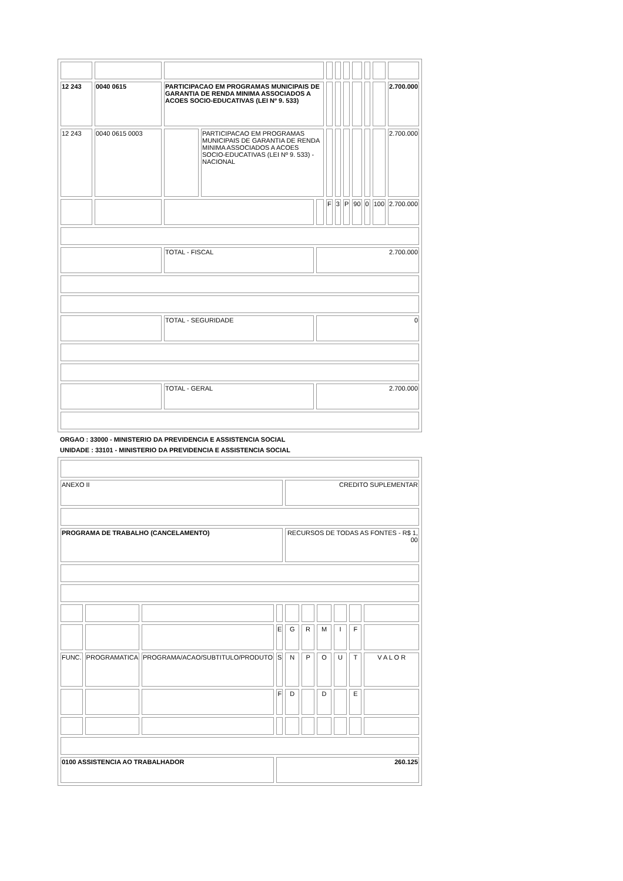| 12 243 | 0040 0615 | PARTICIPACAO EM PROGRAMAS MUNICIPAIS DE GARANTIA DE RENDA MINIMA ASSOCIADOS A ACOES SOCIO-EDUCATIVAS (LEI Nº 9. 533) | | | | | | | | | 2.700.000 |
| 12 243 | 0040 0615 0003 | | PARTICIPACAO EM PROGRAMAS MUNICIPAIS DE GARANTIA DE RENDA MINIMA ASSOCIADOS A ACOES SOCIO-EDUCATIVAS (LEI Nº 9. 533) - NACIONAL | | | | | | | | 2.700.000 |
| | | | | | F | 3 | P | 90 | 0 | 100 | 2.700.000 |
| | | TOTAL - FISCAL | | 2.700.000 | | | | | | | |
| | | TOTAL - SEGURIDADE | | 0 | | | | | | | |
| | | TOTAL - GERAL | | 2.700.000 | | | | | | | |
ORGAO : 33000 - MINISTERIO DA PREVIDENCIA E ASSISTENCIA SOCIAL
UNIDADE : 33101 - MINISTERIO DA PREVIDENCIA E ASSISTENCIA SOCIAL
| ANEXO II | | | | CREDITO SUPLEMENTAR | | | | | |
| PROGRAMA DE TRABALHO (CANCELAMENTO) | | | | RECURSOS DE TODAS AS FONTES - R$ 1, 00 | | | | | |
| | | | E | G | R | M | I | F | |
| FUNC. | PROGRAMATICA | PROGRAMA/ACAO/SUBTITULO/PRODUTO | S | N | P | O | U | T | V A L O R |
| | | | F | D | | D | | E | |
| 0100 ASSISTENCIA AO TRABALHADOR | | | 260.125 | | | | | | |